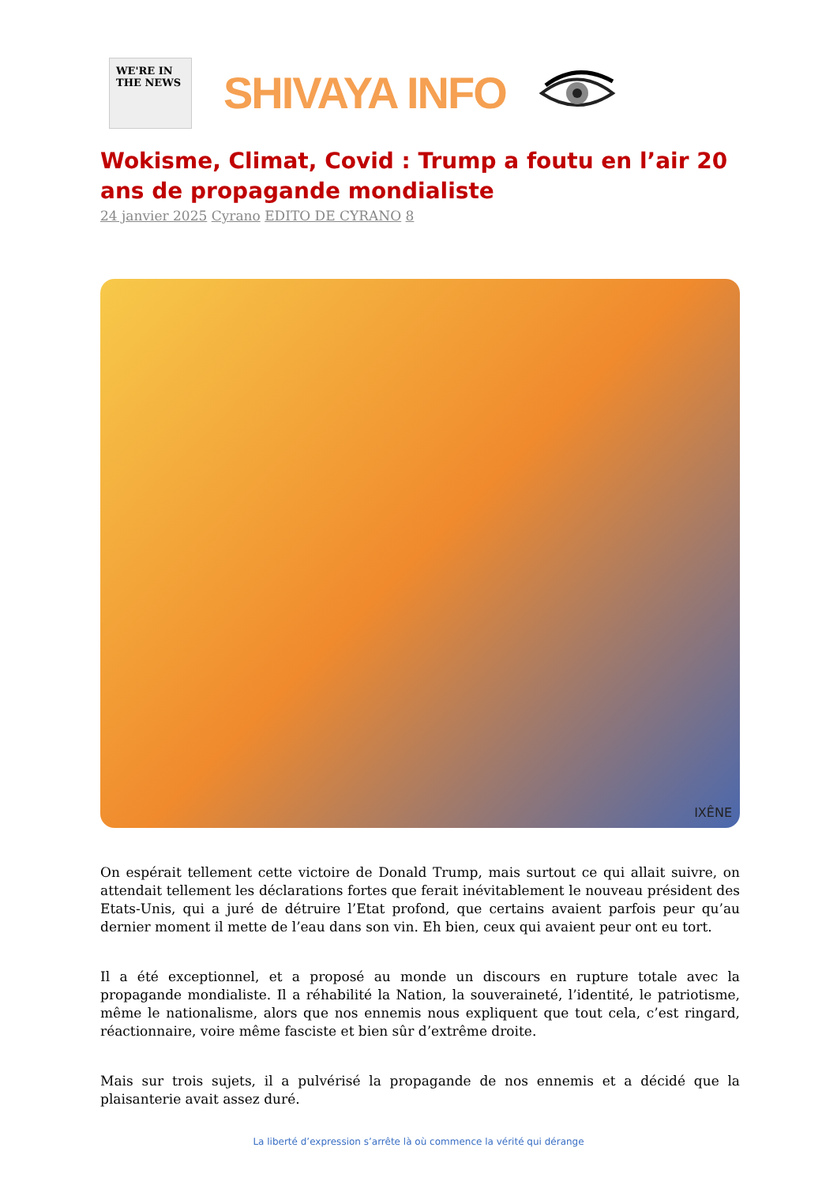WE'RE IN THE NEWS
SHIVAYA INFO
Wokisme, Climat, Covid : Trump a foutu en l’air 20 ans de propagande mondialiste
24 janvier 2025 Cyrano EDITO DE CYRANO 8
IXÊNE
On espérait tellement cette victoire de Donald Trump, mais surtout ce qui allait suivre, on attendait tellement les déclarations fortes que ferait inévitablement le nouveau président des Etats-Unis, qui a juré de détruire l’Etat profond, que certains avaient parfois peur qu’au dernier moment il mette de l’eau dans son vin. Eh bien, ceux qui avaient peur ont eu tort.
Il a été exceptionnel, et a proposé au monde un discours en rupture totale avec la propagande mondialiste. Il a réhabilité la Nation, la souveraineté, l’identité, le patriotisme, même le nationalisme, alors que nos ennemis nous expliquent que tout cela, c’est ringard, réactionnaire, voire même fasciste et bien sûr d’extrême droite.
Mais sur trois sujets, il a pulvérisé la propagande de nos ennemis et a décidé que la plaisanterie avait assez duré.
La liberté d’expression s’arrête là où commence la vérité qui dérange